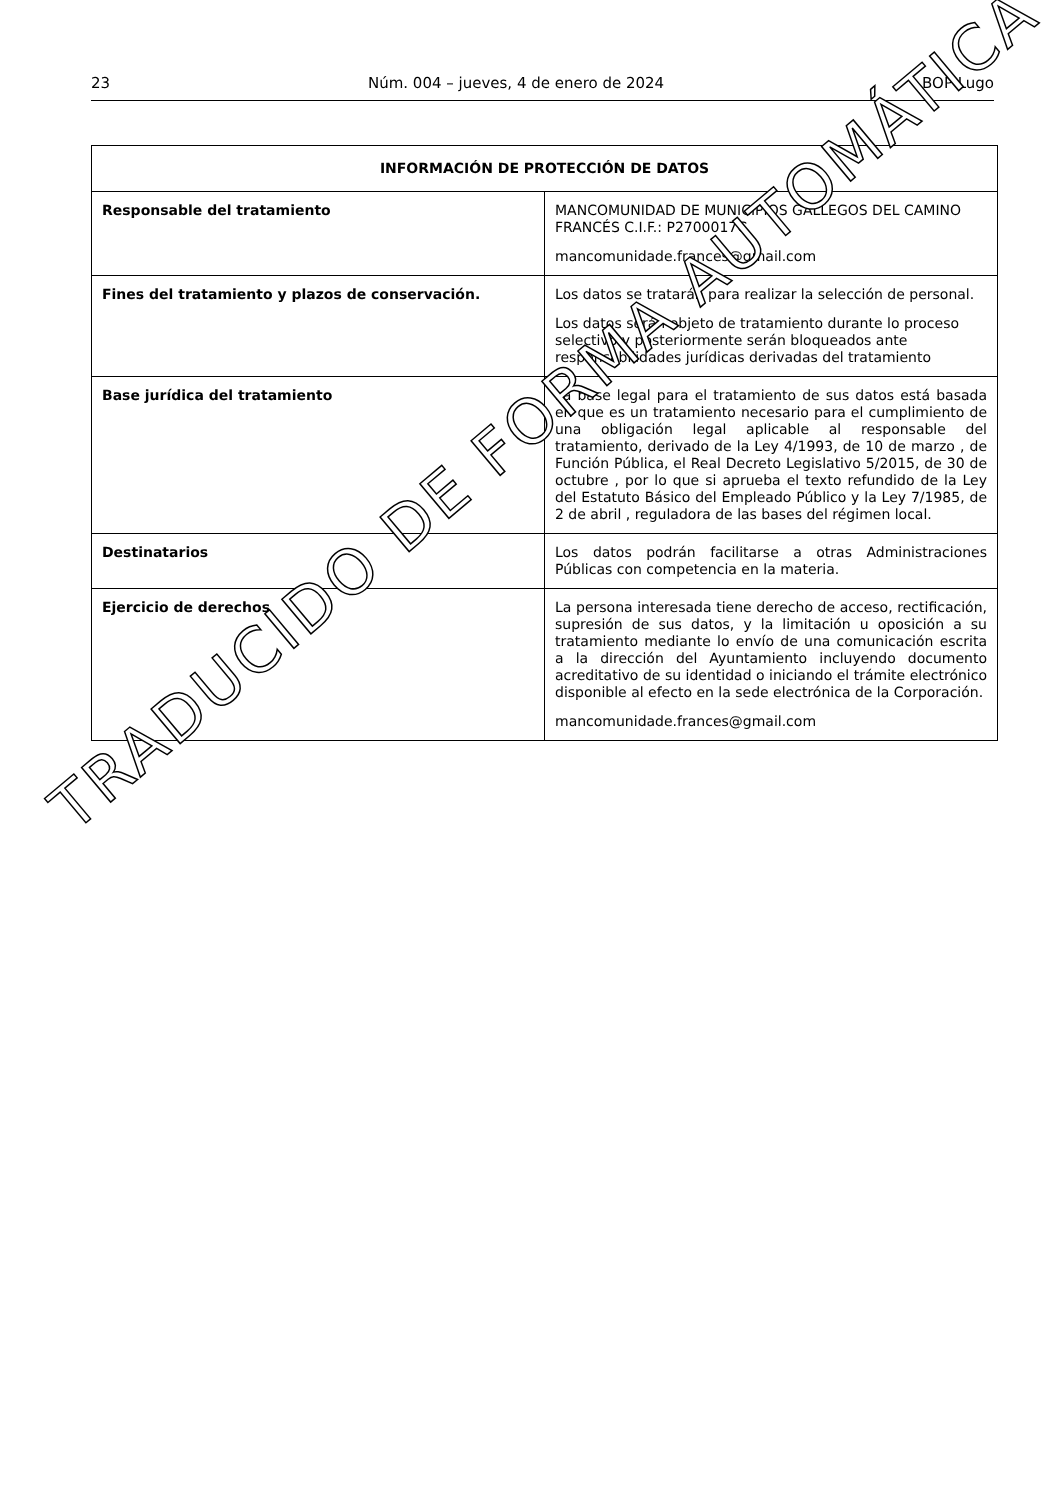23 Núm. 004 – jueves, 4 de enero de 2024 BOP Lugo
| INFORMACIÓN DE PROTECCIÓN DE DATOS | |
| --- | --- |
| Responsable del tratamiento | MANCOMUNIDAD DE MUNICIPIOS GALLEGOS DEL CAMINO FRANCÉS C.I.F.: P2700017C mancomunidade.frances@gmail.com |
| Fines del tratamiento y plazos de conservación. | Los datos se tratarán para realizar la selección de personal. Los datos serán objeto de tratamiento durante lo proceso selectivo y posteriormente serán bloqueados ante responsabilidades jurídicas derivadas del tratamiento |
| Base jurídica del tratamiento | La base legal para el tratamiento de sus datos está basada en que es un tratamiento necesario para el cumplimiento de una obligación legal aplicable al responsable del tratamiento, derivado de la Ley 4/1993, de 10 de marzo , de Función Pública, el Real Decreto Legislativo 5/2015, de 30 de octubre , por lo que si aprueba el texto refundido de la Ley del Estatuto Básico del Empleado Público y la Ley 7/1985, de 2 de abril , reguladora de las bases del régimen local. |
| Destinatarios | Los datos podrán facilitarse a otras Administraciones Públicas con competencia en la materia. |
| Ejercicio de derechos | La persona interesada tiene derecho de acceso, rectificación, supresión de sus datos, y la limitación u oposición a su tratamiento mediante lo envío de una comunicación escrita a la dirección del Ayuntamiento incluyendo documento acreditativo de su identidad o iniciando el trámite electrónico disponible al efecto en la sede electrónica de la Corporación. mancomunidade.frances@gmail.com |
TRADUCIDO DE FORMA AUTOMÁTICA